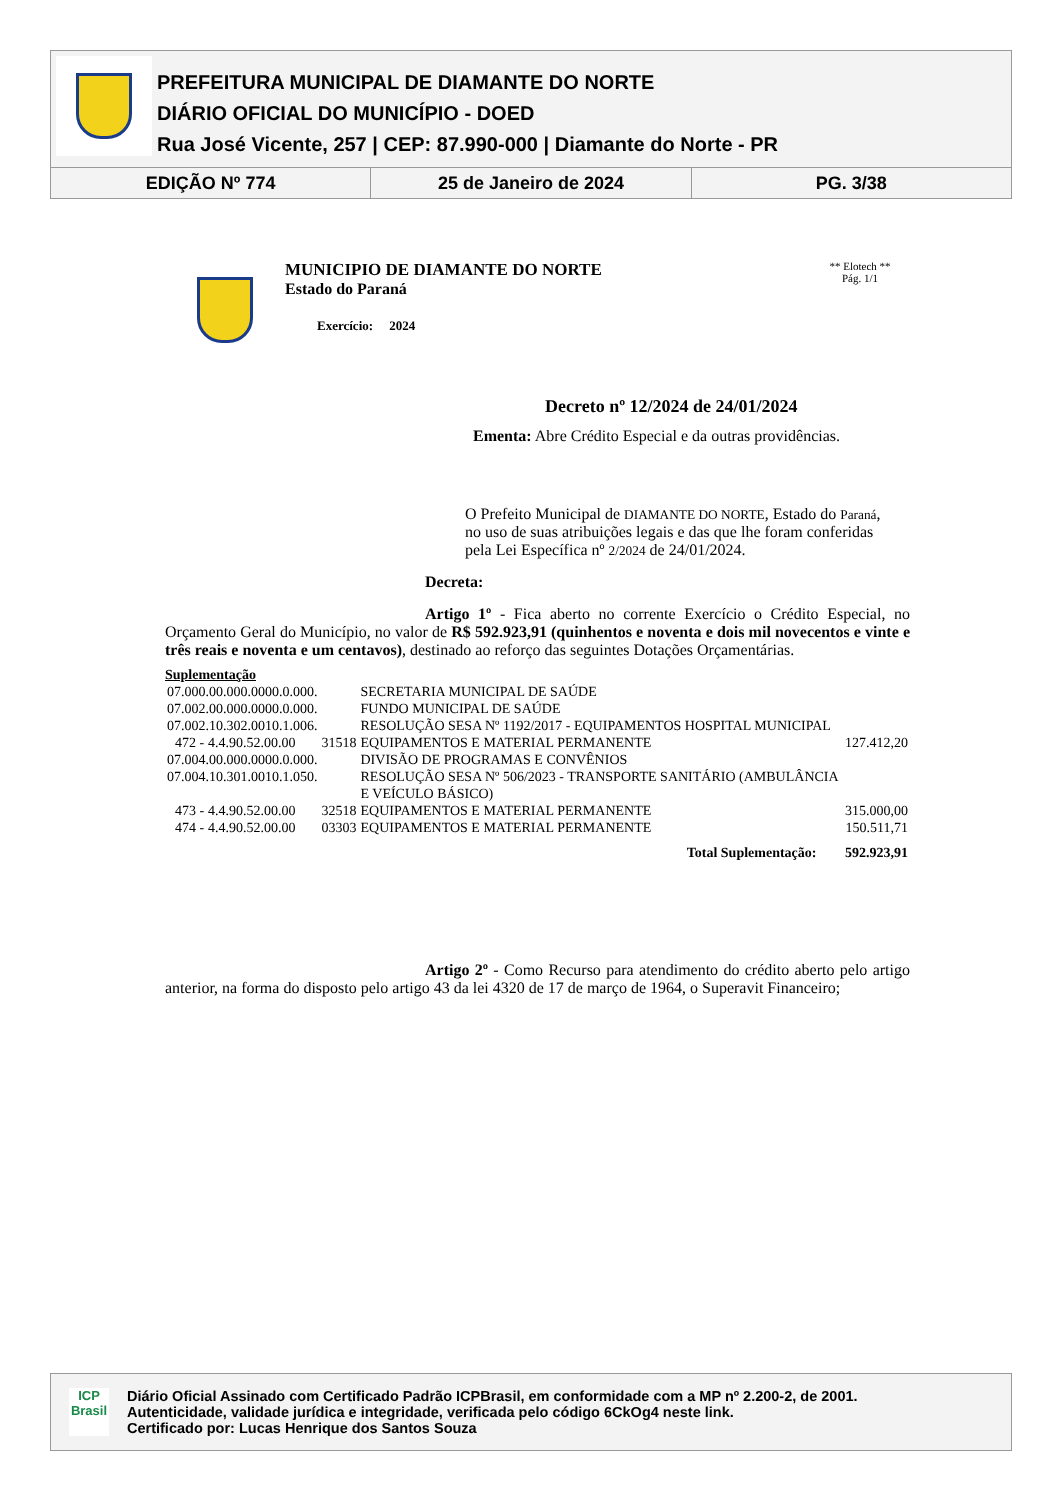PREFEITURA MUNICIPAL DE DIAMANTE DO NORTE
DIÁRIO OFICIAL DO MUNICÍPIO - DOED
Rua José Vicente, 257 | CEP: 87.990-000 | Diamante do Norte - PR
EDIÇÃO Nº 774 25 de Janeiro de 2024 PG. 3/38
MUNICIPIO DE DIAMANTE DO NORTE
Estado do Paraná
Exercício: 2024
** Elotech **
Pág. 1/1
Decreto nº 12/2024 de 24/01/2024
Ementa: Abre Crédito Especial e da outras providências.
O Prefeito Municipal de DIAMANTE DO NORTE, Estado do Paraná, no uso de suas atribuições legais e das que lhe foram conferidas pela Lei Específica nº 2/2024 de 24/01/2024.
Decreta:
Artigo 1º - Fica aberto no corrente Exercício o Crédito Especial, no Orçamento Geral do Município, no valor de R$ 592.923,91 (quinhentos e noventa e dois mil novecentos e vinte e três reais e noventa e um centavos), destinado ao reforço das seguintes Dotações Orçamentárias.
Suplementação
| 07.000.00.000.0000.0.000. | | | SECRETARIA MUNICIPAL DE SAÚDE | |
| 07.002.00.000.0000.0.000. | | | FUNDO MUNICIPAL DE SAÚDE | |
| 07.002.10.302.0010.1.006. | | | RESOLUÇÃO SESA Nº 1192/2017 - EQUIPAMENTOS HOSPITAL MUNICIPAL | |
| 472 - | 4.4.90.52.00.00 | 31518 | EQUIPAMENTOS E MATERIAL PERMANENTE | 127.412,20 |
| 07.004.00.000.0000.0.000. | | | DIVISÃO DE PROGRAMAS E CONVÊNIOS | |
| 07.004.10.301.0010.1.050. | | | RESOLUÇÃO SESA Nº 506/2023 - TRANSPORTE SANITÁRIO (AMBULÂNCIA E VEÍCULO BÁSICO) | |
| 473 - | 4.4.90.52.00.00 | 32518 | EQUIPAMENTOS E MATERIAL PERMANENTE | 315.000,00 |
| 474 - | 4.4.90.52.00.00 | 03303 | EQUIPAMENTOS E MATERIAL PERMANENTE | 150.511,71 |
| Total Suplementação: | | | | 592.923,91 |
Artigo 2º - Como Recurso para atendimento do crédito aberto pelo artigo anterior, na forma do disposto pelo artigo 43 da lei 4320 de 17 de março de 1964, o Superavit Financeiro;
ICP
Brasil
Diário Oficial Assinado com Certificado Padrão ICPBrasil, em conformidade com a MP nº 2.200-2, de 2001.
Autenticidade, validade jurídica e integridade, verificada pelo código 6CkOg4 neste link.
Certificado por: Lucas Henrique dos Santos Souza